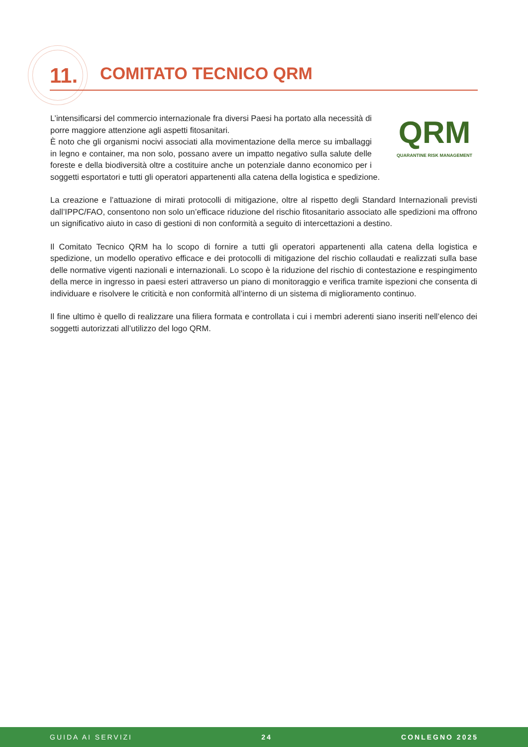11. COMITATO TECNICO QRM
QRM
QUARANTINE RISK MANAGEMENT
L’intensificarsi del commercio internazionale fra diversi Paesi ha portato alla necessità di porre maggiore attenzione agli aspetti fitosanitari.
È noto che gli organismi nocivi associati alla movimentazione della merce su imballaggi in legno e container, ma non solo, possano avere un impatto negativo sulla salute delle foreste e della biodiversità oltre a costituire anche un potenziale danno economico per i soggetti esportatori e tutti gli operatori appartenenti alla catena della logistica e spedizione.
La creazione e l’attuazione di mirati protocolli di mitigazione, oltre al rispetto degli Standard Internazionali previsti dall’IPPC/FAO, consentono non solo un’efficace riduzione del rischio fitosanitario associato alle spedizioni ma offrono un significativo aiuto in caso di gestioni di non conformità a seguito di intercettazioni a destino.
Il Comitato Tecnico QRM ha lo scopo di fornire a tutti gli operatori appartenenti alla catena della logistica e spedizione, un modello operativo efficace e dei protocolli di mitigazione del rischio collaudati e realizzati sulla base delle normative vigenti nazionali e internazionali. Lo scopo è la riduzione del rischio di contestazione e respingimento della merce in ingresso in paesi esteri attraverso un piano di monitoraggio e verifica tramite ispezioni che consenta di individuare e risolvere le criticità e non conformità all’interno di un sistema di miglioramento continuo.
Il fine ultimo è quello di realizzare una filiera formata e controllata i cui i membri aderenti siano inseriti nell’elenco dei soggetti autorizzati all’utilizzo del logo QRM.
GUIDA AI SERVIZI 24 CONLEGNO 2025